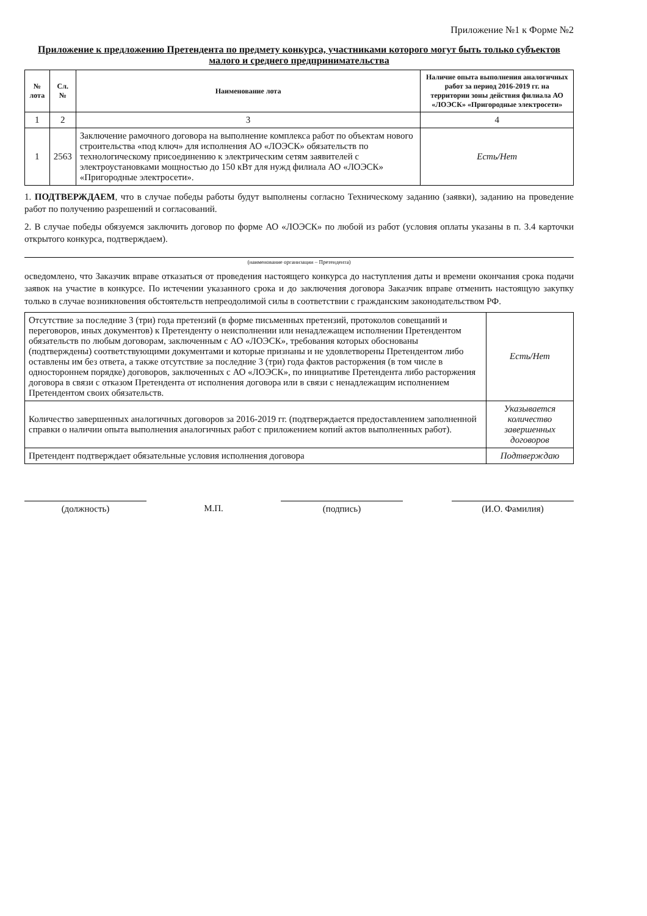Приложение №1 к Форме №2
Приложение к предложению Претендента по предмету конкурса, участниками которого могут быть только субъектов малого и среднего предпринимательства
| № лота | Сл.№ | Наименование лота | Наличие опыта выполнения аналогичных работ за период 2016-2019 гг. на территории зоны действия филиала АО «ЛОЭСК» «Пригородные электросети» |
| --- | --- | --- | --- |
| 1 | 2 | 3 | 4 |
| 1 | 2563 | Заключение рамочного договора на выполнение комплекса работ по объектам нового строительства «под ключ» для исполнения АО «ЛОЭСК» обязательств по технологическому присоединению к электрическим сетям заявителей с электроустановками мощностью до 150 кВт для нужд филиала АО «ЛОЭСК» «Пригородные электросети». | Есть/Нет |
1. ПОДТВЕРЖДАЕМ, что в случае победы работы будут выполнены согласно Техническому заданию (заявки), заданию на проведение работ по получению разрешений и согласований.
2. В случае победы обязуемся заключить договор по форме АО «ЛОЭСК» по любой из работ (условия оплаты указаны в п. 3.4 карточки открытого конкурса, подтверждаем).
(наименование организации – Претендента)
осведомлено, что Заказчик вправе отказаться от проведения настоящего конкурса до наступления даты и времени окончания срока подачи заявок на участие в конкурсе. По истечении указанного срока и до заключения договора Заказчик вправе отменить настоящую закупку только в случае возникновения обстоятельств непреодолимой силы в соответствии с гражданским законодательством РФ.
| Отсутствие за последние 3 (три) года претензий (в форме письменных претензий, протоколов совещаний и переговоров, иных документов) к Претенденту о неисполнении или ненадлежащем исполнении Претендентом обязательств по любым договорам, заключенным с АО «ЛОЭСК», требования которых обоснованы (подтверждены) соответствующими документами и которые признаны и не удовлетворены Претендентом либо оставлены им без ответа, а также отсутствие за последние 3 (три) года фактов расторжения (в том числе в одностороннем порядке) договоров, заключенных с АО «ЛОЭСК», по инициативе Претендента либо расторжения договора в связи с отказом Претендента от исполнения договора или в связи с ненадлежащим исполнением Претендентом своих обязательств. | Есть/Нет |
| Количество завершенных аналогичных договоров за 2016-2019 гг. (подтверждается предоставлением заполненной справки о наличии опыта выполнения аналогичных работ с приложением копий актов выполненных работ). | Указывается количество завершенных договоров |
| Претендент подтверждает обязательные условия исполнения договора | Подтверждаю |
(должность) М.П. (подпись) (И.О. Фамилия)